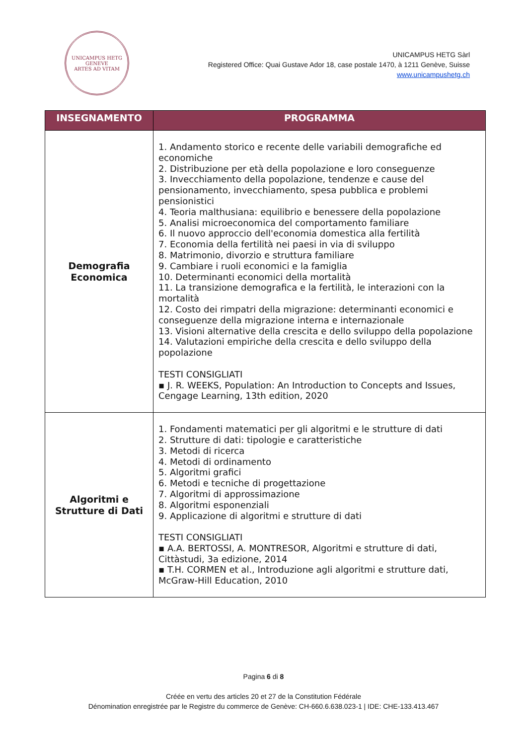UNICAMPUS HETG
GENEVE
ARTES AD VITAM
UNICAMPUS HETG Sàrl
Registered Office: Quai Gustave Ador 18, case postale 1470, à 1211 Genève, Suisse
www.unicampushetg.ch
| INSEGNAMENTO | PROGRAMMA |
| --- | --- |
| Demografia Economica | 1. Andamento storico e recente delle variabili demografiche ed economiche 2. Distribuzione per età della popolazione e loro conseguenze 3. Invecchiamento della popolazione, tendenze e cause del pensionamento, invecchiamento, spesa pubblica e problemi pensionistici 4. Teoria malthusiana: equilibrio e benessere della popolazione 5. Analisi microeconomica del comportamento familiare 6. Il nuovo approccio dell'economia domestica alla fertilità 7. Economia della fertilità nei paesi in via di sviluppo 8. Matrimonio, divorzio e struttura familiare 9. Cambiare i ruoli economici e la famiglia 10. Determinanti economici della mortalità 11. La transizione demografica e la fertilità, le interazioni con la mortalità 12. Costo dei rimpatri della migrazione: determinanti economici e conseguenze della migrazione interna e internazionale 13. Visioni alternative della crescita e dello sviluppo della popolazione 14. Valutazioni empiriche della crescita e dello sviluppo della popolazione TESTI CONSIGLIATI ▪ J. R. WEEKS, Population: An Introduction to Concepts and Issues, Cengage Learning, 13th edition, 2020 |
| Algoritmi e Strutture di Dati | 1. Fondamenti matematici per gli algoritmi e le strutture di dati 2. Strutture di dati: tipologie e caratteristiche 3. Metodi di ricerca 4. Metodi di ordinamento 5. Algoritmi grafici 6. Metodi e tecniche di progettazione 7. Algoritmi di approssimazione 8. Algoritmi esponenziali 9. Applicazione di algoritmi e strutture di dati TESTI CONSIGLIATI ▪ A.A. BERTOSSI, A. MONTRESOR, Algoritmi e strutture di dati, Cittàstudi, 3a edizione, 2014 ▪ T.H. CORMEN et al., Introduzione agli algoritmi e strutture dati, McGraw-Hill Education, 2010 |
Pagina 6 di 8
Créée en vertu des articles 20 et 27 de la Constitution Fédérale
Dénomination enregistrée par le Registre du commerce de Genève: CH-660.6.638.023-1 | IDE: CHE-133.413.467